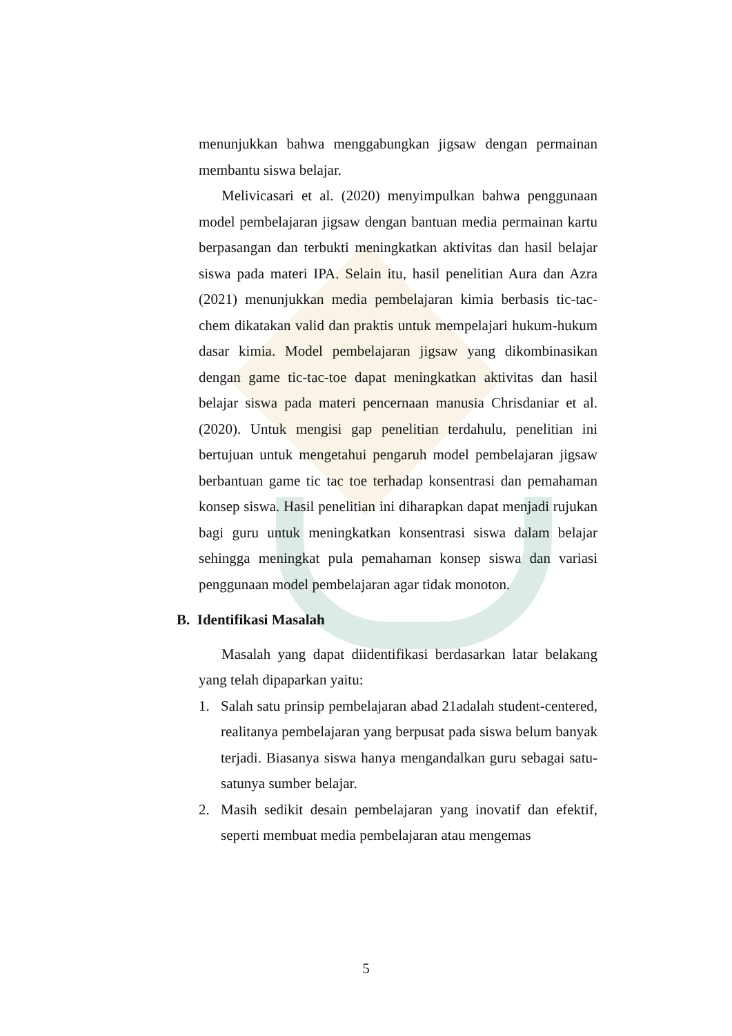menunjukkan bahwa menggabungkan jigsaw dengan permainan membantu siswa belajar.
Melivicasari et al. (2020) menyimpulkan bahwa penggunaan model pembelajaran jigsaw dengan bantuan media permainan kartu berpasangan dan terbukti meningkatkan aktivitas dan hasil belajar siswa pada materi IPA. Selain itu, hasil penelitian Aura dan Azra (2021) menunjukkan media pembelajaran kimia berbasis tic-tac-chem dikatakan valid dan praktis untuk mempelajari hukum-hukum dasar kimia. Model pembelajaran jigsaw yang dikombinasikan dengan game tic-tac-toe dapat meningkatkan aktivitas dan hasil belajar siswa pada materi pencernaan manusia Chrisdaniar et al. (2020). Untuk mengisi gap penelitian terdahulu, penelitian ini bertujuan untuk mengetahui pengaruh model pembelajaran jigsaw berbantuan game tic tac toe terhadap konsentrasi dan pemahaman konsep siswa. Hasil penelitian ini diharapkan dapat menjadi rujukan bagi guru untuk meningkatkan konsentrasi siswa dalam belajar sehingga meningkat pula pemahaman konsep siswa dan variasi penggunaan model pembelajaran agar tidak monoton.
B. Identifikasi Masalah
Masalah yang dapat diidentifikasi berdasarkan latar belakang yang telah dipaparkan yaitu:
1. Salah satu prinsip pembelajaran abad 21adalah student-centered, realitanya pembelajaran yang berpusat pada siswa belum banyak terjadi. Biasanya siswa hanya mengandalkan guru sebagai satu-satunya sumber belajar.
2. Masih sedikit desain pembelajaran yang inovatif dan efektif, seperti membuat media pembelajaran atau mengemas
5